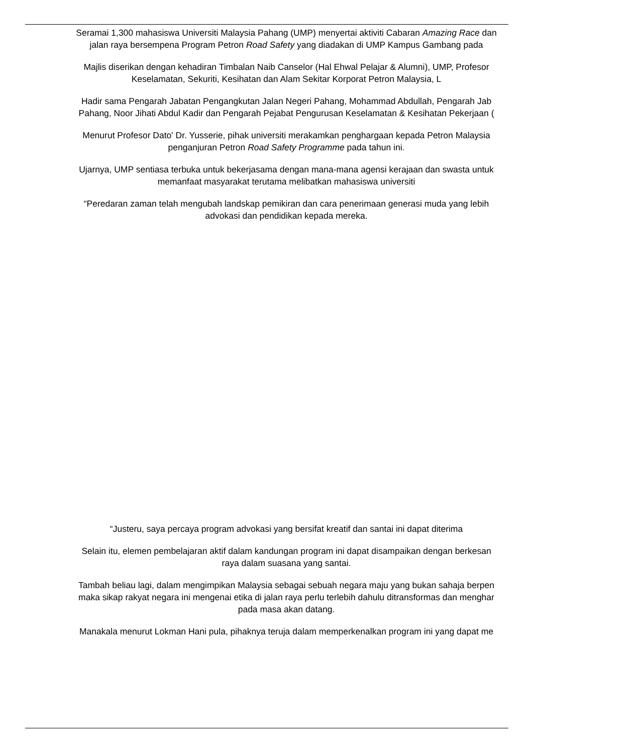Seramai 1,300 mahasiswa Universiti Malaysia Pahang (UMP) menyertai aktiviti Cabaran Amazing Race dan
jalan raya bersempena Program Petron Road Safety yang diadakan di UMP Kampus Gambang pada
Majlis diserikan dengan kehadiran Timbalan Naib Canselor (Hal Ehwal Pelajar & Alumni), UMP, Profesor
Keselamatan, Sekuriti, Kesihatan dan Alam Sekitar Korporat Petron Malaysia, L
Hadir sama Pengarah Jabatan Pengangkutan Jalan Negeri Pahang, Mohammad Abdullah, Pengarah Jab
Pahang, Noor Jihati Abdul Kadir dan Pengarah Pejabat Pengurusan Keselamatan & Kesihatan Pekerjaan (
Menurut Profesor Dato' Dr. Yusserie, pihak universiti merakamkan penghargaan kepada Petron Malaysia
penganjuran Petron Road Safety Programme pada tahun ini.
Ujarnya, UMP sentiasa terbuka untuk bekerjasama dengan mana-mana agensi kerajaan dan swasta untuk
memanfaat masyarakat terutama melibatkan mahasiswa universiti
“Peredaran zaman telah mengubah landskap pemikiran dan cara penerimaan generasi muda yang lebih
advokasi dan pendidikan kepada mereka.
“Justeru, saya percaya program advokasi yang bersifat kreatif dan santai ini dapat diterima
Selain itu, elemen pembelajaran aktif dalam kandungan program ini dapat disampaikan dengan berkesan
raya dalam suasana yang santai.
Tambah beliau lagi, dalam mengimpikan Malaysia sebagai sebuah negara maju yang bukan sahaja berpen
maka sikap rakyat negara ini mengenai etika di jalan raya perlu terlebih dahulu ditransformas dan menghar
pada masa akan datang.
Manakala menurut Lokman Hani pula, pihaknya teruja dalam memperkenalkan program ini yang dapat me